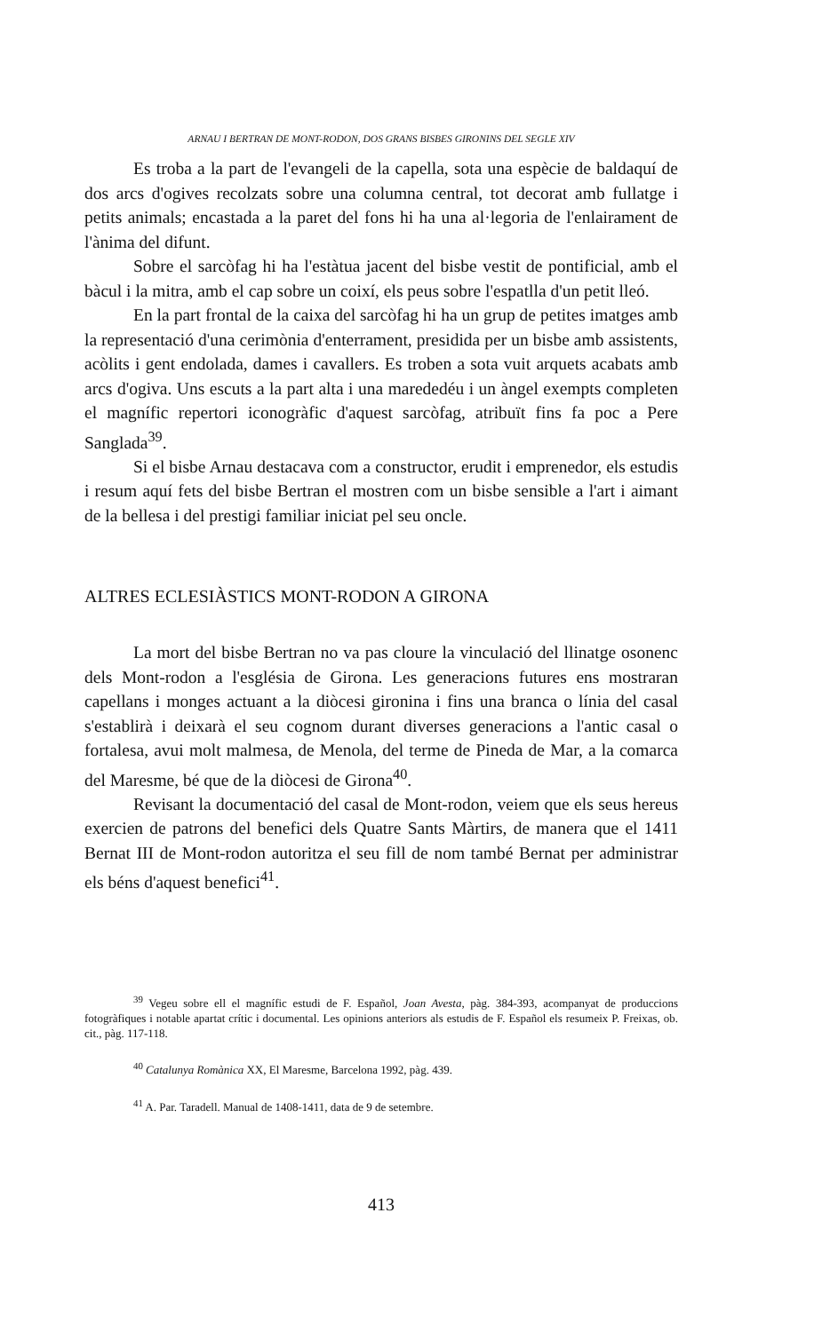ARNAU I BERTRAN DE MONT-RODON, DOS GRANS BISBES GIRONINS DEL SEGLE XIV
Es troba a la part de l'evangeli de la capella, sota una espècie de baldaquí de dos arcs d'ogives recolzats sobre una columna central, tot decorat amb fullatge i petits animals; encastada a la paret del fons hi ha una al·legoria de l'enlairament de l'ànima del difunt.
Sobre el sarcòfag hi ha l'estàtua jacent del bisbe vestit de pontificial, amb el bàcul i la mitra, amb el cap sobre un coixí, els peus sobre l'espatlla d'un petit lleó.
En la part frontal de la caixa del sarcòfag hi ha un grup de petites imatges amb la representació d'una cerimònia d'enterrament, presidida per un bisbe amb assistents, acòlits i gent endolada, dames i cavallers. Es troben a sota vuit arquets acabats amb arcs d'ogiva. Uns escuts a la part alta i una marededéu i un àngel exempts completen el magnífic repertori iconogràfic d'aquest sarcòfag, atribuït fins fa poc a Pere Sanglada<sup>39</sup>.
Si el bisbe Arnau destacava com a constructor, erudit i emprenedor, els estudis i resum aquí fets del bisbe Bertran el mostren com un bisbe sensible a l'art i aimant de la bellesa i del prestigi familiar iniciat pel seu oncle.
ALTRES ECLESIÀSTICS MONT-RODON A GIRONA
La mort del bisbe Bertran no va pas cloure la vinculació del llinatge osonenc dels Mont-rodon a l'església de Girona. Les generacions futures ens mostraran capellans i monges actuant a la diòcesi gironina i fins una branca o línia del casal s'establirà i deixarà el seu cognom durant diverses generacions a l'antic casal o fortalesa, avui molt malmesa, de Menola, del terme de Pineda de Mar, a la comarca del Maresme, bé que de la diòcesi de Girona<sup>40</sup>.
Revisant la documentació del casal de Mont-rodon, veiem que els seus hereus exercien de patrons del benefici dels Quatre Sants Màrtirs, de manera que el 1411 Bernat III de Mont-rodon autoritza el seu fill de nom també Bernat per administrar els béns d'aquest benefici<sup>41</sup>.
<sup>39</sup> Vegeu sobre ell el magnífic estudi de F. Español, Joan Avesta, pàg. 384-393, acompanyat de produccions fotogràfiques i notable apartat crític i documental. Les opinions anteriors als estudis de F. Español els resumeix P. Freixas, ob. cit., pàg. 117-118.
<sup>40</sup> Catalunya Romànica XX, El Maresme, Barcelona 1992, pàg. 439.
<sup>41</sup> A. Par. Taradell. Manual de 1408-1411, data de 9 de setembre.
413